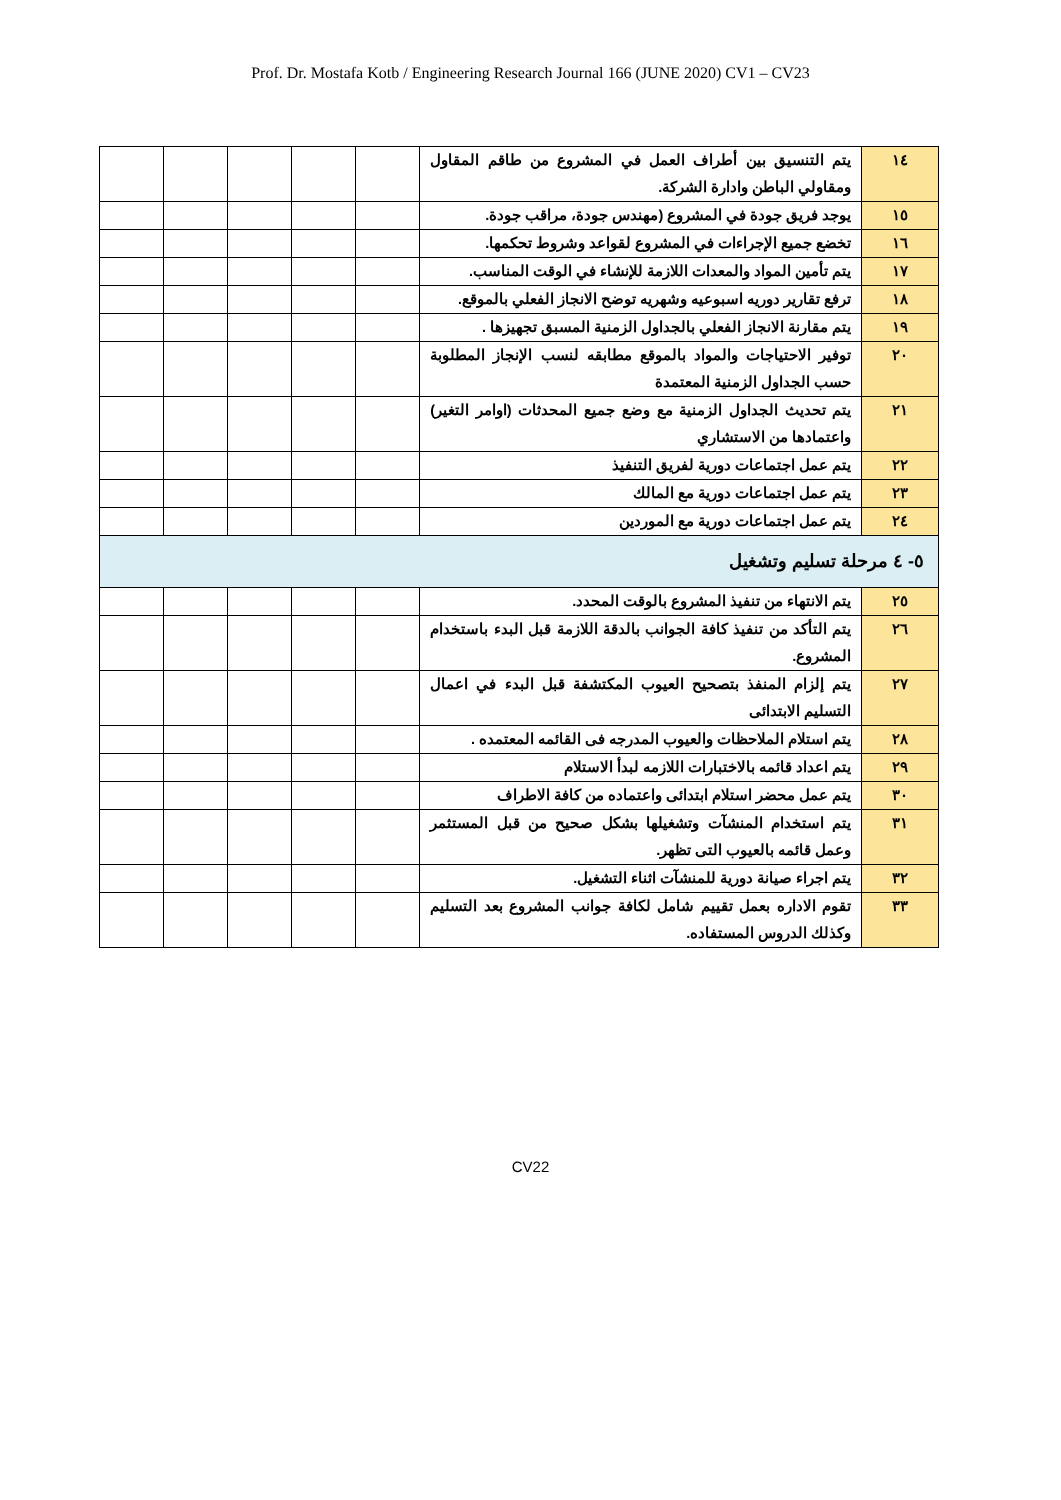Prof. Dr. Mostafa Kotb / Engineering Research Journal 166 (JUNE 2020) CV1 – CV23
| ١٤ | يتم التنسيق بين أطراف العمل في المشروع من طاقم المقاول ومقاولي الباطن وادارة الشركة. | | | | | |
| ١٥ | يوجد فريق جودة في المشروع (مهندس جودة، مراقب جودة. | | | | | |
| ١٦ | تخضع جميع الإجراءات في المشروع لقواعد وشروط تحكمها. | | | | | |
| ١٧ | يتم تأمين المواد والمعدات اللازمة للإنشاء في الوقت المناسب. | | | | | |
| ١٨ | ترفع تقارير دوريه اسبوعيه وشهريه توضح الانجاز الفعلي بالموقع. | | | | | |
| ١٩ | يتم مقارنة الانجاز الفعلي بالجداول الزمنية المسبق تجهيزها . | | | | | |
| ٢٠ | توفير الاحتياجات والمواد بالموقع مطابقه لنسب الإنجاز المطلوبة حسب الجداول الزمنية المعتمدة | | | | | |
| ٢١ | يتم تحديث الجداول الزمنية مع وضع جميع المحدثات (اوامر التغير) واعتمادها من الاستشاري | | | | | |
| ٢٢ | يتم عمل اجتماعات دورية لفريق التنفيذ | | | | | |
| ٢٣ | يتم عمل اجتماعات دورية مع المالك | | | | | |
| ٢٤ | يتم عمل اجتماعات دورية مع الموردين | | | | | |
| ٥- ٤ مرحلة تسليم وتشغيل | | | | | | |
| ٢٥ | يتم الانتهاء من تنفيذ المشروع بالوقت المحدد. | | | | | |
| ٢٦ | يتم التأكد من تنفيذ كافة الجوانب بالدقة اللازمة قبل البدء باستخدام المشروع. | | | | | |
| ٢٧ | يتم إلزام المنفذ بتصحيح العيوب المكتشفة قبل البدء في اعمال التسليم الابتدائى | | | | | |
| ٢٨ | يتم استلام الملاحظات والعيوب المدرجه فى القائمه المعتمده . | | | | | |
| ٢٩ | يتم اعداد قائمه بالاختبارات اللازمه لبدأ الاستلام | | | | | |
| ٣٠ | يتم عمل محضر استلام ابتدائى واعتماده من كافة الاطراف | | | | | |
| ٣١ | يتم استخدام المنشآت وتشغيلها بشكل صحيح من قبل المستثمر وعمل قائمه بالعيوب التى تظهر. | | | | | |
| ٣٢ | يتم اجراء صيانة دورية للمنشآت اثناء التشغيل. | | | | | |
| ٣٣ | تقوم الاداره بعمل تقييم شامل لكافة جوانب المشروع بعد التسليم وكذلك الدروس المستفاده. | | | | | |
CV22